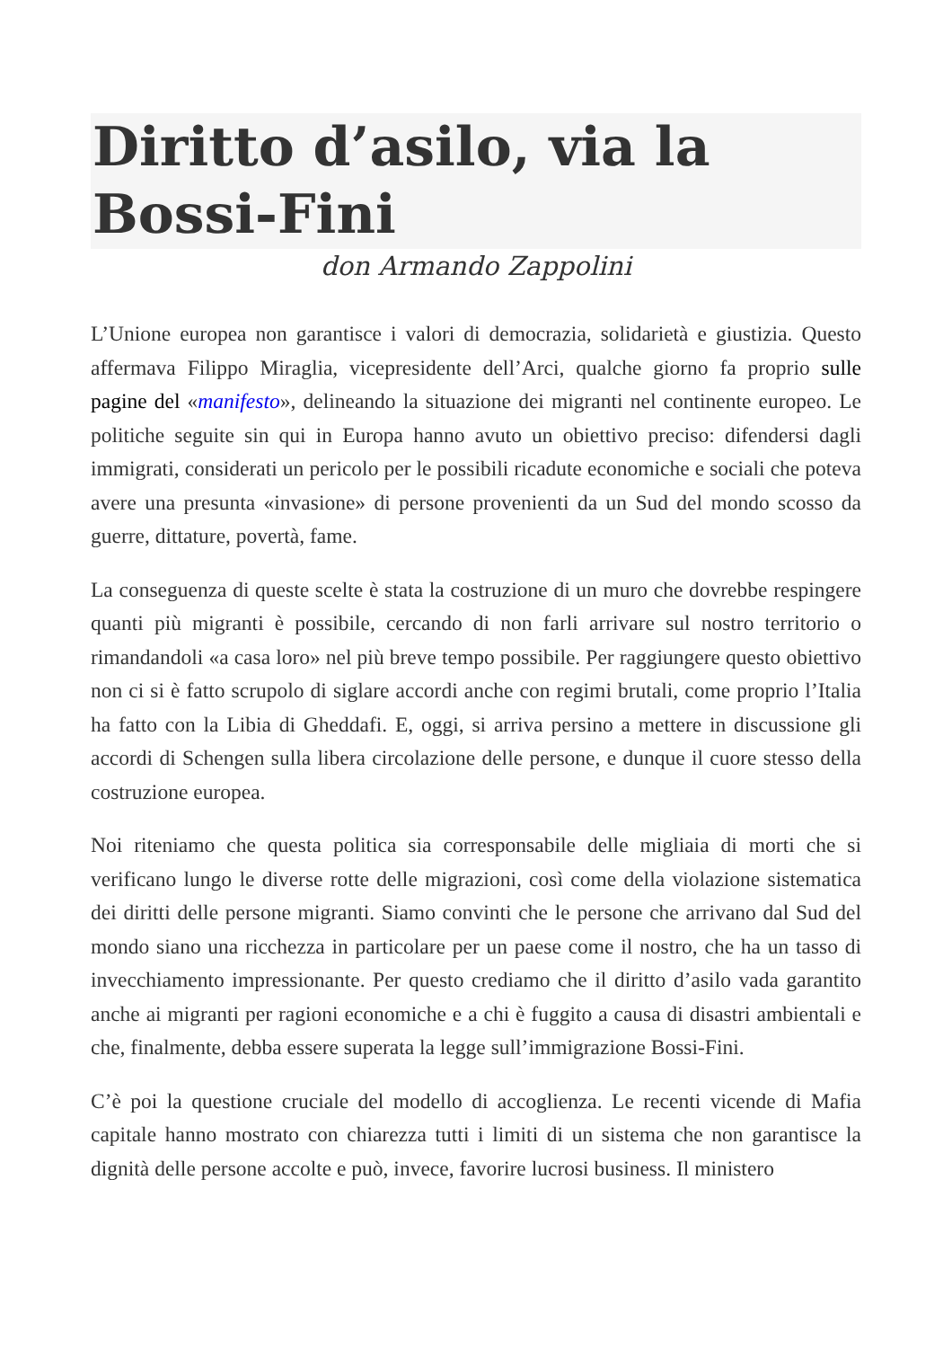Diritto d’asilo, via la Bossi-Fini
don Armando Zappolini
L’Unione europea non garantisce i valori di democrazia, solidarietà e giustizia. Questo affermava Filippo Miraglia, vicepresidente dell’Arci, qualche giorno fa proprio sulle pagine del «manifesto», delineando la situazione dei migranti nel continente europeo. Le politiche seguite sin qui in Europa hanno avuto un obiettivo preciso: difendersi dagli immigrati, considerati un pericolo per le possibili ricadute economiche e sociali che poteva avere una presunta «invasione» di persone provenienti da un Sud del mondo scosso da guerre, dittature, povertà, fame.
La conseguenza di queste scelte è stata la costruzione di un muro che dovrebbe respingere quanti più migranti è possibile, cercando di non farli arrivare sul nostro territorio o rimandandoli «a casa loro» nel più breve tempo possibile. Per raggiungere questo obiettivo non ci si è fatto scrupolo di siglare accordi anche con regimi brutali, come proprio l’Italia ha fatto con la Libia di Gheddafi. E, oggi, si arriva persino a mettere in discussione gli accordi di Schengen sulla libera circolazione delle persone, e dunque il cuore stesso della costruzione europea.
Noi riteniamo che questa politica sia corresponsabile delle migliaia di morti che si verificano lungo le diverse rotte delle migrazioni, così come della violazione sistematica dei diritti delle persone migranti. Siamo convinti che le persone che arrivano dal Sud del mondo siano una ricchezza in particolare per un paese come il nostro, che ha un tasso di invecchiamento impressionante. Per questo crediamo che il diritto d’asilo vada garantito anche ai migranti per ragioni economiche e a chi è fuggito a causa di disastri ambientali e che, finalmente, debba essere superata la legge sull’immigrazione Bossi-Fini.
C’è poi la questione cruciale del modello di accoglienza. Le recenti vicende di Mafia capitale hanno mostrato con chiarezza tutti i limiti di un sistema che non garantisce la dignità delle persone accolte e può, invece, favorire lucrosi business. Il ministero